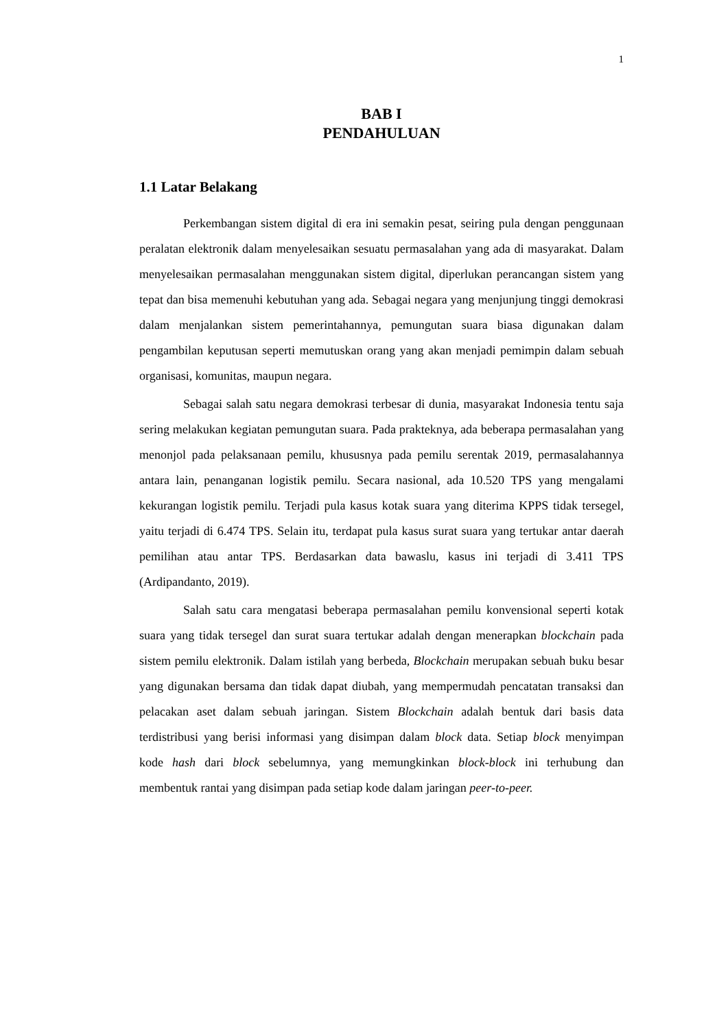1
BAB I
PENDAHULUAN
1.1 Latar Belakang
Perkembangan sistem digital di era ini semakin pesat, seiring pula dengan penggunaan peralatan elektronik dalam menyelesaikan sesuatu permasalahan yang ada di masyarakat. Dalam menyelesaikan permasalahan menggunakan sistem digital, diperlukan perancangan sistem yang tepat dan bisa memenuhi kebutuhan yang ada. Sebagai negara yang menjunjung tinggi demokrasi dalam menjalankan sistem pemerintahannya, pemungutan suara biasa digunakan dalam pengambilan keputusan seperti memutuskan orang yang akan menjadi pemimpin dalam sebuah organisasi, komunitas, maupun negara.
Sebagai salah satu negara demokrasi terbesar di dunia, masyarakat Indonesia tentu saja sering melakukan kegiatan pemungutan suara. Pada prakteknya, ada beberapa permasalahan yang menonjol pada pelaksanaan pemilu, khususnya pada pemilu serentak 2019, permasalahannya antara lain, penanganan logistik pemilu. Secara nasional, ada 10.520 TPS yang mengalami kekurangan logistik pemilu. Terjadi pula kasus kotak suara yang diterima KPPS tidak tersegel, yaitu terjadi di 6.474 TPS. Selain itu, terdapat pula kasus surat suara yang tertukar antar daerah pemilihan atau antar TPS. Berdasarkan data bawaslu, kasus ini terjadi di 3.411 TPS (Ardipandanto, 2019).
Salah satu cara mengatasi beberapa permasalahan pemilu konvensional seperti kotak suara yang tidak tersegel dan surat suara tertukar adalah dengan menerapkan blockchain pada sistem pemilu elektronik. Dalam istilah yang berbeda, Blockchain merupakan sebuah buku besar yang digunakan bersama dan tidak dapat diubah, yang mempermudah pencatatan transaksi dan pelacakan aset dalam sebuah jaringan. Sistem Blockchain adalah bentuk dari basis data terdistribusi yang berisi informasi yang disimpan dalam block data. Setiap block menyimpan kode hash dari block sebelumnya, yang memungkinkan block-block ini terhubung dan membentuk rantai yang disimpan pada setiap kode dalam jaringan peer-to-peer.